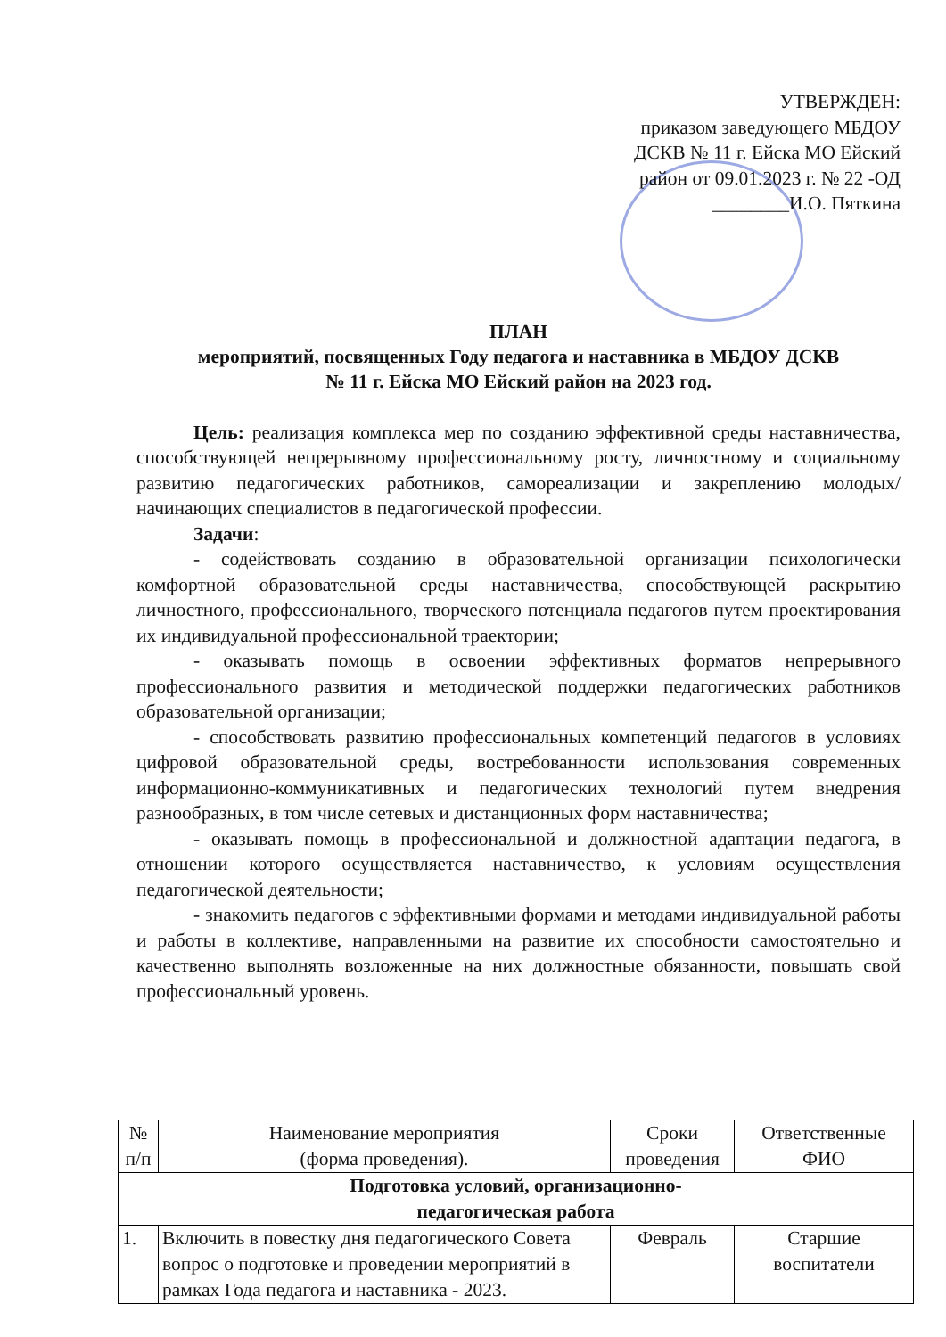УТВЕРЖДЕН:
приказом заведующего МБДОУ
ДСКВ № 11 г. Ейска МО Ейский
район от 09.01.2023 г. № 22 -ОД
________И.О. Пяткина
ПЛАН
мероприятий, посвященных Году педагога и наставника в МБДОУ ДСКВ
№ 11 г. Ейска МО Ейский район на 2023 год.
Цель: реализация комплекса мер по созданию эффективной среды наставничества, способствующей непрерывному профессиональному росту, личностному и социальному развитию педагогических работников, самореализации и закреплению молодых/начинающих специалистов в педагогической профессии.
Задачи:
- содействовать созданию в образовательной организации психологически комфортной образовательной среды наставничества, способствующей раскрытию личностного, профессионального, творческого потенциала педагогов путем проектирования их индивидуальной профессиональной траектории;
- оказывать помощь в освоении эффективных форматов непрерывного профессионального развития и методической поддержки педагогических работников образовательной организации;
- способствовать развитию профессиональных компетенций педагогов в условиях цифровой образовательной среды, востребованности использования современных информационно-коммуникативных и педагогических технологий путем внедрения разнообразных, в том числе сетевых и дистанционных форм наставничества;
- оказывать помощь в профессиональной и должностной адаптации педагога, в отношении которого осуществляется наставничество, к условиям осуществления педагогической деятельности;
- знакомить педагогов с эффективными формами и методами индивидуальной работы и работы в коллективе, направленными на развитие их способности самостоятельно и качественно выполнять возложенные на них должностные обязанности, повышать свой профессиональный уровень.
| № п/п | Наименование мероприятия (форма проведения). | Сроки проведения | Ответственные ФИО |
| --- | --- | --- | --- |
| Подготовка условий, организационно- педагогическая работа | | | |
| 1. | Включить в повестку дня педагогического Совета вопрос о подготовке и проведении мероприятий в рамках Года педагога и наставника - 2023. | Февраль | Старшие воспитатели |